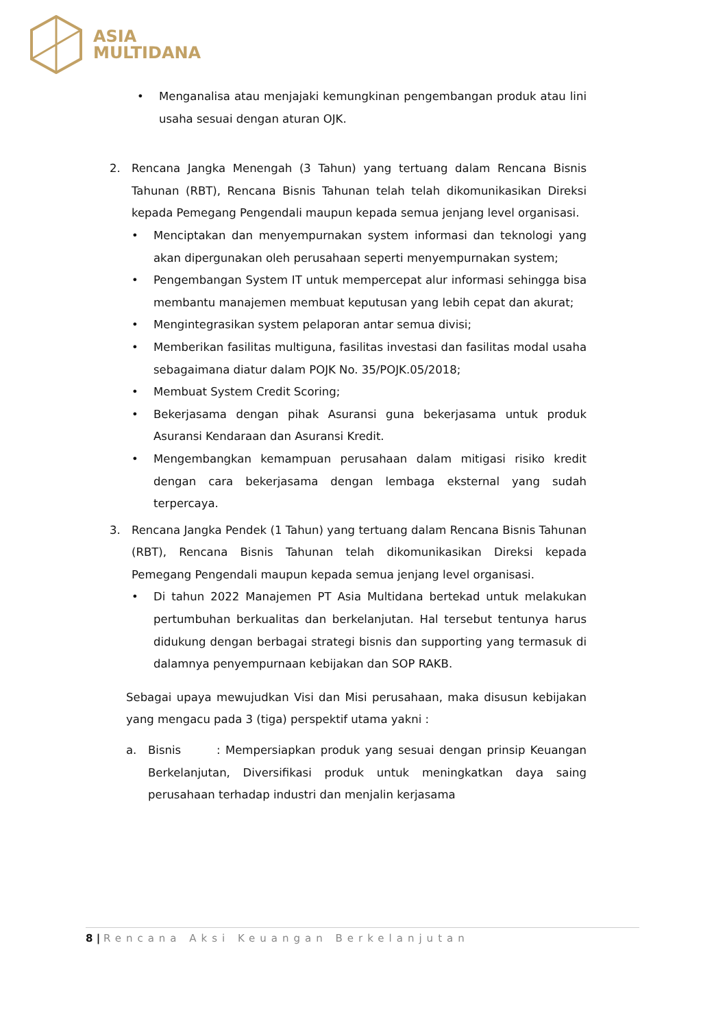ASIA
MULTIDANA
• Menganalisa atau menjajaki kemungkinan pengembangan produk atau lini usaha sesuai dengan aturan OJK.
2. Rencana Jangka Menengah (3 Tahun) yang tertuang dalam Rencana Bisnis Tahunan (RBT), Rencana Bisnis Tahunan telah telah dikomunikasikan Direksi kepada Pemegang Pengendali maupun kepada semua jenjang level organisasi.
• Menciptakan dan menyempurnakan system informasi dan teknologi yang akan dipergunakan oleh perusahaan seperti menyempurnakan system;
• Pengembangan System IT untuk mempercepat alur informasi sehingga bisa membantu manajemen membuat keputusan yang lebih cepat dan akurat;
• Mengintegrasikan system pelaporan antar semua divisi;
• Memberikan fasilitas multiguna, fasilitas investasi dan fasilitas modal usaha sebagaimana diatur dalam POJK No. 35/POJK.05/2018;
• Membuat System Credit Scoring;
• Bekerjasama dengan pihak Asuransi guna bekerjasama untuk produk Asuransi Kendaraan dan Asuransi Kredit.
• Mengembangkan kemampuan perusahaan dalam mitigasi risiko kredit dengan cara bekerjasama dengan lembaga eksternal yang sudah terpercaya.
3. Rencana Jangka Pendek (1 Tahun) yang tertuang dalam Rencana Bisnis Tahunan (RBT), Rencana Bisnis Tahunan telah dikomunikasikan Direksi kepada Pemegang Pengendali maupun kepada semua jenjang level organisasi.
• Di tahun 2022 Manajemen PT Asia Multidana bertekad untuk melakukan pertumbuhan berkualitas dan berkelanjutan. Hal tersebut tentunya harus didukung dengan berbagai strategi bisnis dan supporting yang termasuk di dalamnya penyempurnaan kebijakan dan SOP RAKB.
Sebagai upaya mewujudkan Visi dan Misi perusahaan, maka disusun kebijakan yang mengacu pada 3 (tiga) perspektif utama yakni :
a. Bisnis : Mempersiapkan produk yang sesuai dengan prinsip Keuangan Berkelanjutan, Diversifikasi produk untuk meningkatkan daya saing perusahaan terhadap industri dan menjalin kerjasama
8 | Rencana Aksi Keuangan Berkelanjutan